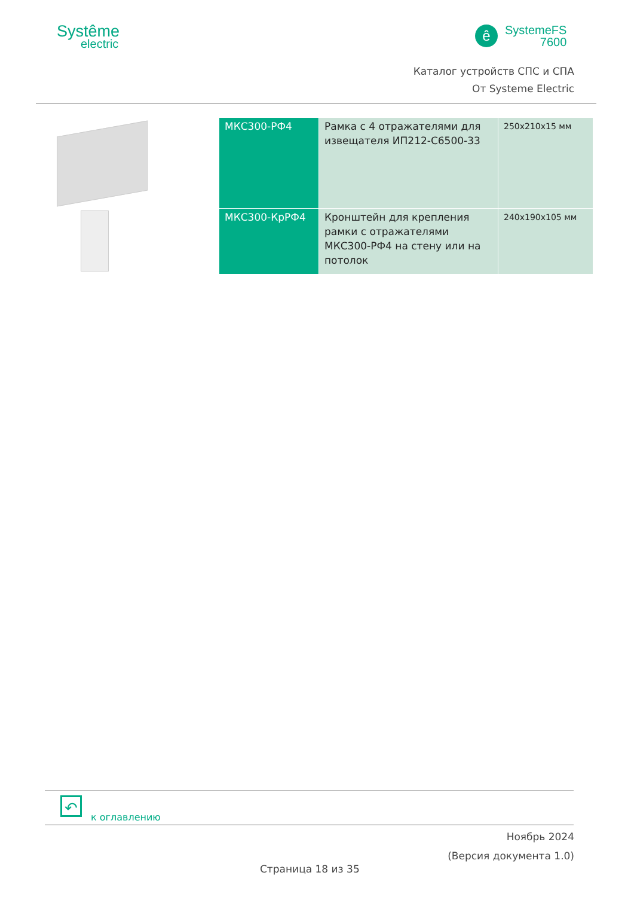Systême
electric
ê
SystemeFS
7600
Каталог устройств СПС и СПА
От Systeme Electric
| МКС300-РФ4 | Рамка с 4 отражателями для извещателя ИП212-С6500-33 | 250х210х15 мм |
| МКС300-КрРФ4 | Кронштейн для крепления рамки с отражателями МКС300-РФ4 на стену или на потолок | 240х190х105 мм |
↶
к оглавлению
Ноябрь 2024
(Версия документа 1.0)
Страница 18 из 35